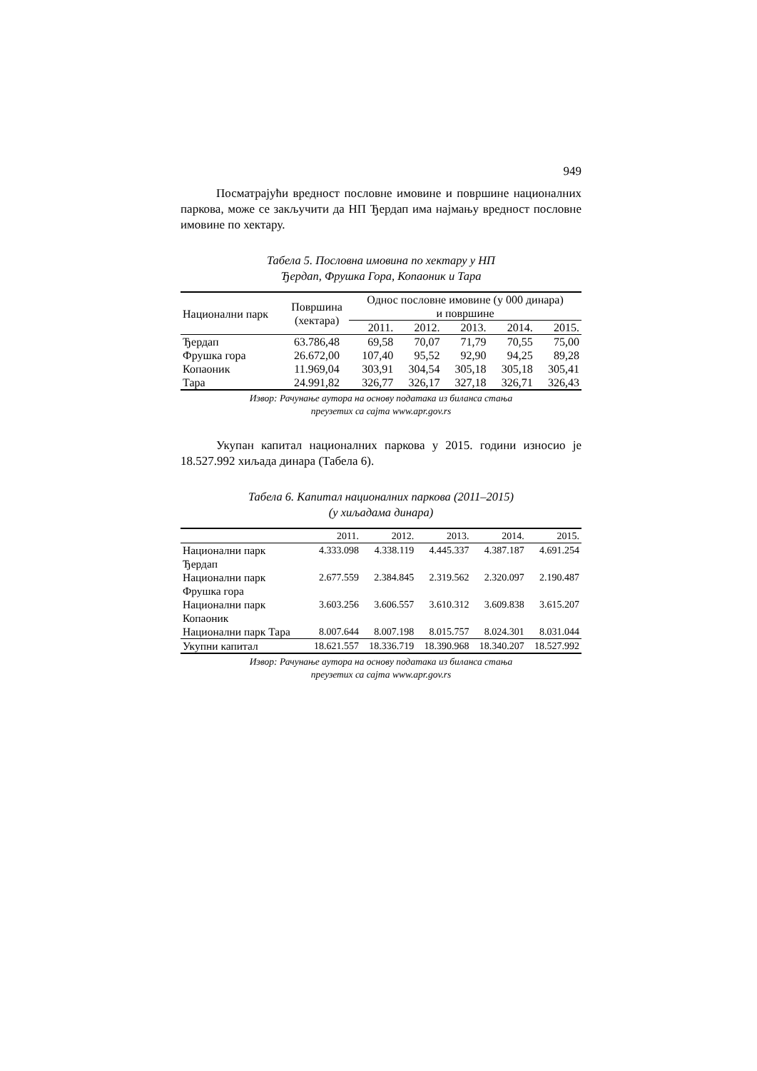949
Посматрајући вредност пословне имовине и површине на­ционалних паркова, може се закључити да НП Ђердап има најмању вредност пословне имовине по хектару.
Табела 5. Пословна имовина по хектару у НП
Ђердап, Фрушка Гора, Копаоник и Тара
| Национални парк | Површина (хектара) | Однос пословне имовине (у 000 динара) и површине | | | | |
| --- | --- | --- | --- | --- | --- | --- |
| | | 2011. | 2012. | 2013. | 2014. | 2015. |
| Ђердап | 63.786,48 | 69,58 | 70,07 | 71,79 | 70,55 | 75,00 |
| Фрушка гора | 26.672,00 | 107,40 | 95,52 | 92,90 | 94,25 | 89,28 |
| Копаоник | 11.969,04 | 303,91 | 304,54 | 305,18 | 305,18 | 305,41 |
| Тара | 24.991,82 | 326,77 | 326,17 | 327,18 | 326,71 | 326,43 |
Извор: Рачунање аутора на основу података из биланса стања
преузетих са сајта www.apr.gov.rs
Укупан капитал националних паркова у 2015. години износио је 18.527.992 хиљада динара (Табела 6).
Табела 6. Капитал националних паркова (2011–2015)
(у хиљадама динара)
| | 2011. | 2012. | 2013. | 2014. | 2015. |
| --- | --- | --- | --- | --- | --- |
| Национални парк Ђердап | 4.333.098 | 4.338.119 | 4.445.337 | 4.387.187 | 4.691.254 |
| Национални парк Фрушка гора | 2.677.559 | 2.384.845 | 2.319.562 | 2.320.097 | 2.190.487 |
| Национални парк Копаоник | 3.603.256 | 3.606.557 | 3.610.312 | 3.609.838 | 3.615.207 |
| Национални парк Тара | 8.007.644 | 8.007.198 | 8.015.757 | 8.024.301 | 8.031.044 |
| Укупни капитал | 18.621.557 | 18.336.719 | 18.390.968 | 18.340.207 | 18.527.992 |
Извор: Рачунање аутора на основу података из биланса стања
преузетих са сајта www.apr.gov.rs